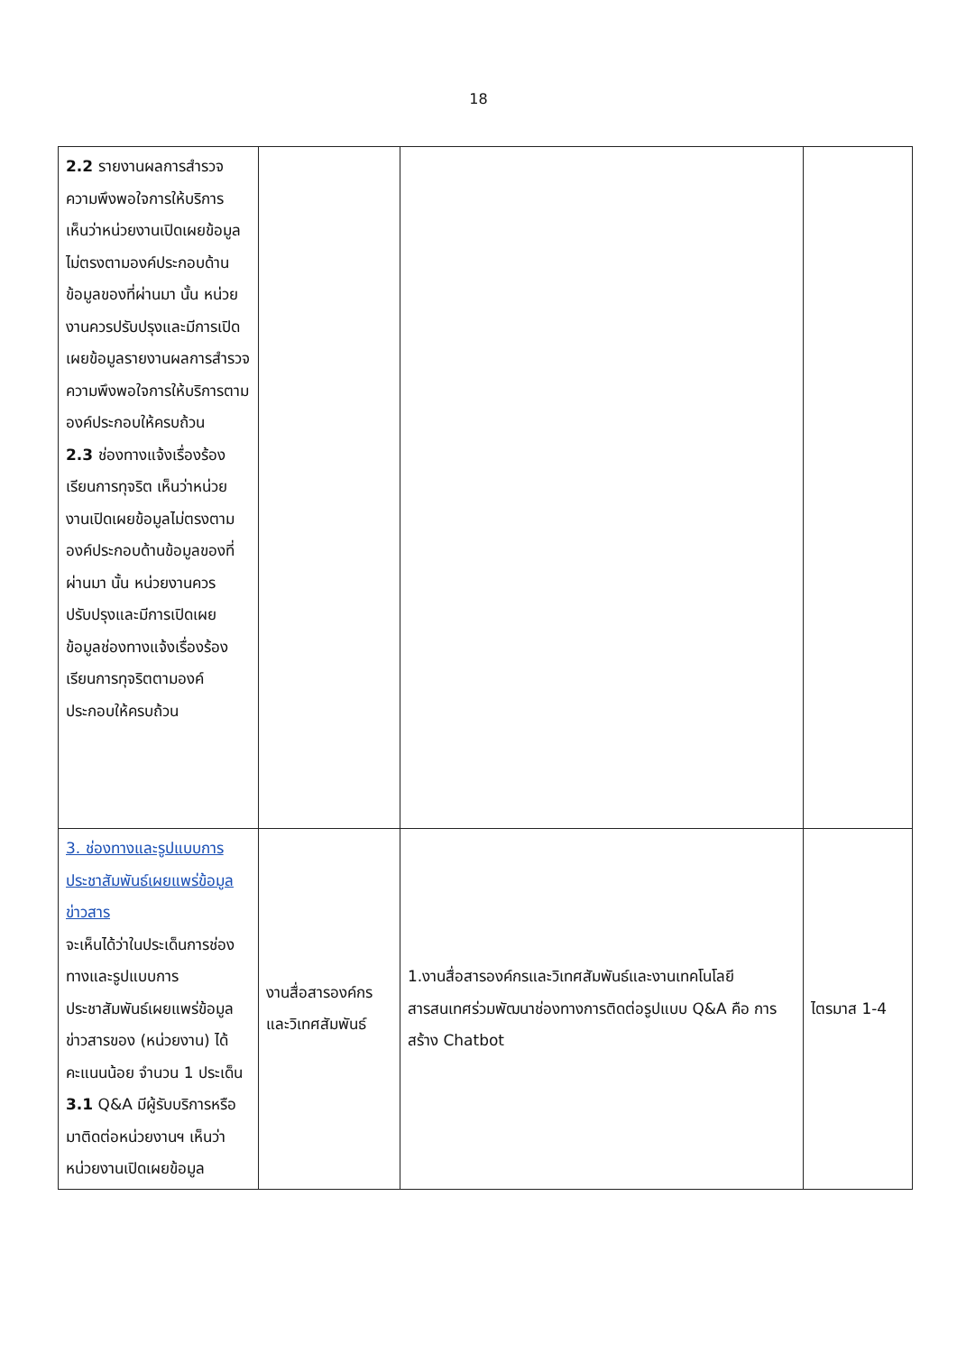18
| 2.2 รายงานผลการสำรวจความพึงพอใจการให้บริการ เห็นว่าหน่วยงานเปิดเผยข้อมูลไม่ตรงตามองค์ประกอบด้านข้อมูลของที่ผ่านมา นั้น หน่วยงานควรปรับปรุงและมีการเปิดเผยข้อมูลรายงานผลการสำรวจความพึงพอใจการให้บริการตามองค์ประกอบให้ครบถ้วน 2.3 ช่องทางแจ้งเรื่องร้องเรียนการทุจริต เห็นว่าหน่วยงานเปิดเผยข้อมูลไม่ตรงตามองค์ประกอบด้านข้อมูลของที่ผ่านมา นั้น หน่วยงานควรปรับปรุงและมีการเปิดเผยข้อมูลช่องทางแจ้งเรื่องร้องเรียนการทุจริตตามองค์ประกอบให้ครบถ้วน | | | |
| 3. ช่องทางและรูปแบบการประชาสัมพันธ์เผยแพร่ข้อมูลข่าวสาร จะเห็นได้ว่าในประเด็นการช่องทางและรูปแบบการประชาสัมพันธ์เผยแพร่ข้อมูลข่าวสารของ (หน่วยงาน) ได้คะแนนน้อย จำนวน 1 ประเด็น 3.1 Q&A มีผู้รับบริการหรือมาติดต่อหน่วยงานฯ เห็นว่าหน่วยงานเปิดเผยข้อมูล | งานสื่อสารองค์กรและวิเทศสัมพันธ์ | 1.งานสื่อสารองค์กรและวิเทศสัมพันธ์และงานเทคโนโลยีสารสนเทศร่วมพัฒนาช่องทางการติดต่อรูปแบบ Q&A คือ การสร้าง Chatbot | ไตรมาส 1-4 |